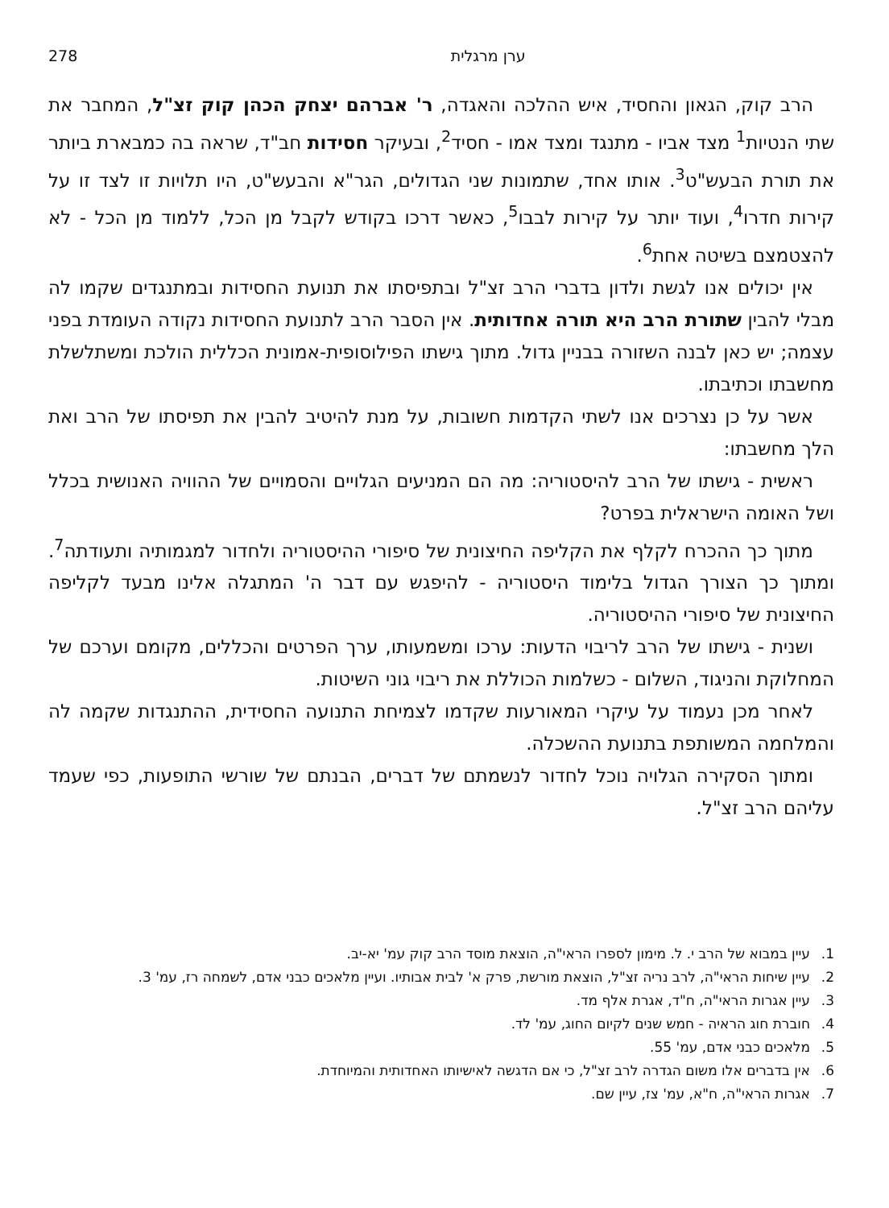ערן מרגלית 278
הרב קוק, הגאון והחסיד, איש ההלכה והאגדה, ר' אברהם יצחק הכהן קוק זצ"ל, המחבר את שתי הנטיות<sup>1</sup> מצד אביו - מתנגד ומצד אמו - חסיד<sup>2</sup>, ובעיקר חסידות חב"ד, שראה בה כמבארת ביותר את תורת הבעש"ט<sup>3</sup>. אותו אחד, שתמונות שני הגדולים, הגר"א והבעש"ט, היו תלויות זו לצד זו על קירות חדרו<sup>4</sup>, ועוד יותר על קירות לבבו<sup>5</sup>, כאשר דרכו בקודש לקבל מן הכל, ללמוד מן הכל - לא להצטמצם בשיטה אחת<sup>6</sup>.
אין יכולים אנו לגשת ולדון בדברי הרב זצ"ל ובתפיסתו את תנועת החסידות ובמתנגדים שקמו לה מבלי להבין שתורת הרב היא תורה אחדותית. אין הסבר הרב לתנועת החסידות נקודה העומדת בפני עצמה; יש כאן לבנה השזורה בבניין גדול. מתוך גישתו הפילוסופית-אמונית הכללית הולכת ומשתלשלת מחשבתו וכתיבתו.
אשר על כן נצרכים אנו לשתי הקדמות חשובות, על מנת להיטיב להבין את תפיסתו של הרב ואת הלך מחשבתו:
ראשית - גישתו של הרב להיסטוריה: מה הם המניעים הגלויים והסמויים של ההוויה האנושית בכלל ושל האומה הישראלית בפרט?
מתוך כך ההכרח לקלף את הקליפה החיצונית של סיפורי ההיסטוריה ולחדור למגמותיה ותעודתה<sup>7</sup>. ומתוך כך הצורך הגדול בלימוד היסטוריה - להיפגש עם דבר ה' המתגלה אלינו מבעד לקליפה החיצונית של סיפורי ההיסטוריה.
ושנית - גישתו של הרב לריבוי הדעות: ערכו ומשמעותו, ערך הפרטים והכללים, מקומם וערכם של המחלוקת והניגוד, השלום - כשלמות הכוללת את ריבוי גוני השיטות.
לאחר מכן נעמוד על עיקרי המאורעות שקדמו לצמיחת התנועה החסידית, ההתנגדות שקמה לה והמלחמה המשותפת בתנועת ההשכלה.
ומתוך הסקירה הגלויה נוכל לחדור לנשמתם של דברים, הבנתם של שורשי התופעות, כפי שעמד עליהם הרב זצ"ל.
1. עיין במבוא של הרב י. ל. מימון לספרו הראי"ה, הוצאת מוסד הרב קוק עמ' יא-יב.
2. עיין שיחות הראי"ה, לרב נריה זצ"ל, הוצאת מורשת, פרק א' לבית אבותיו. ועיין מלאכים כבני אדם, לשמחה רז, עמ' 3.
3. עיין אגרות הראי"ה, ח"ד, אגרת אלף מד.
4. חוברת חוג הראיה - חמש שנים לקיום החוג, עמ' לד.
5. מלאכים כבני אדם, עמ' 55.
6. אין בדברים אלו משום הגדרה לרב זצ"ל, כי אם הדגשה לאישיותו האחדותית והמיוחדת.
7. אגרות הראי"ה, ח"א, עמ' צז, עיין שם.